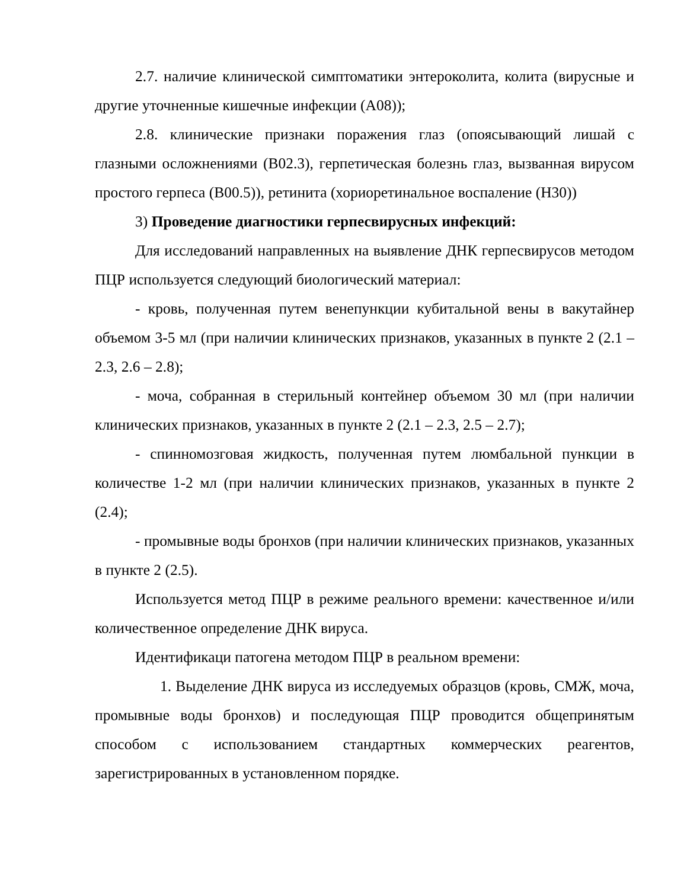2.7. наличие клинической симптоматики энтероколита, колита (вирусные и другие уточненные кишечные инфекции (А08));
2.8. клинические признаки поражения глаз (опоясывающий лишай с глазными осложнениями (В02.3), герпетическая болезнь глаз, вызванная вирусом простого герпеса (В00.5)), ретинита (хориоретинальное воспаление (Н30))
3) Проведение диагностики герпесвирусных инфекций:
Для исследований направленных на выявление ДНК герпесвирусов методом ПЦР используется следующий биологический материал:
- кровь, полученная путем венепункции кубитальной вены в вакутайнер объемом 3-5 мл (при наличии клинических признаков, указанных в пункте 2 (2.1 – 2.3, 2.6 – 2.8);
- моча, собранная в стерильный контейнер объемом 30 мл (при наличии клинических признаков, указанных в пункте 2 (2.1 – 2.3, 2.5 – 2.7);
- спинномозговая жидкость, полученная путем люмбальной пункции в количестве 1-2 мл (при наличии клинических признаков, указанных в пункте 2 (2.4);
- промывные воды бронхов (при наличии клинических признаков, указанных в пункте 2 (2.5).
Используется метод ПЦР в режиме реального времени: качественное и/или количественное определение ДНК вируса.
Идентификаци патогена методом ПЦР в реальном времени:
1. Выделение ДНК вируса из исследуемых образцов (кровь, СМЖ, моча, промывные воды бронхов) и последующая ПЦР проводится общепринятым способом с использованием стандартных коммерческих реагентов, зарегистрированных в установленном порядке.